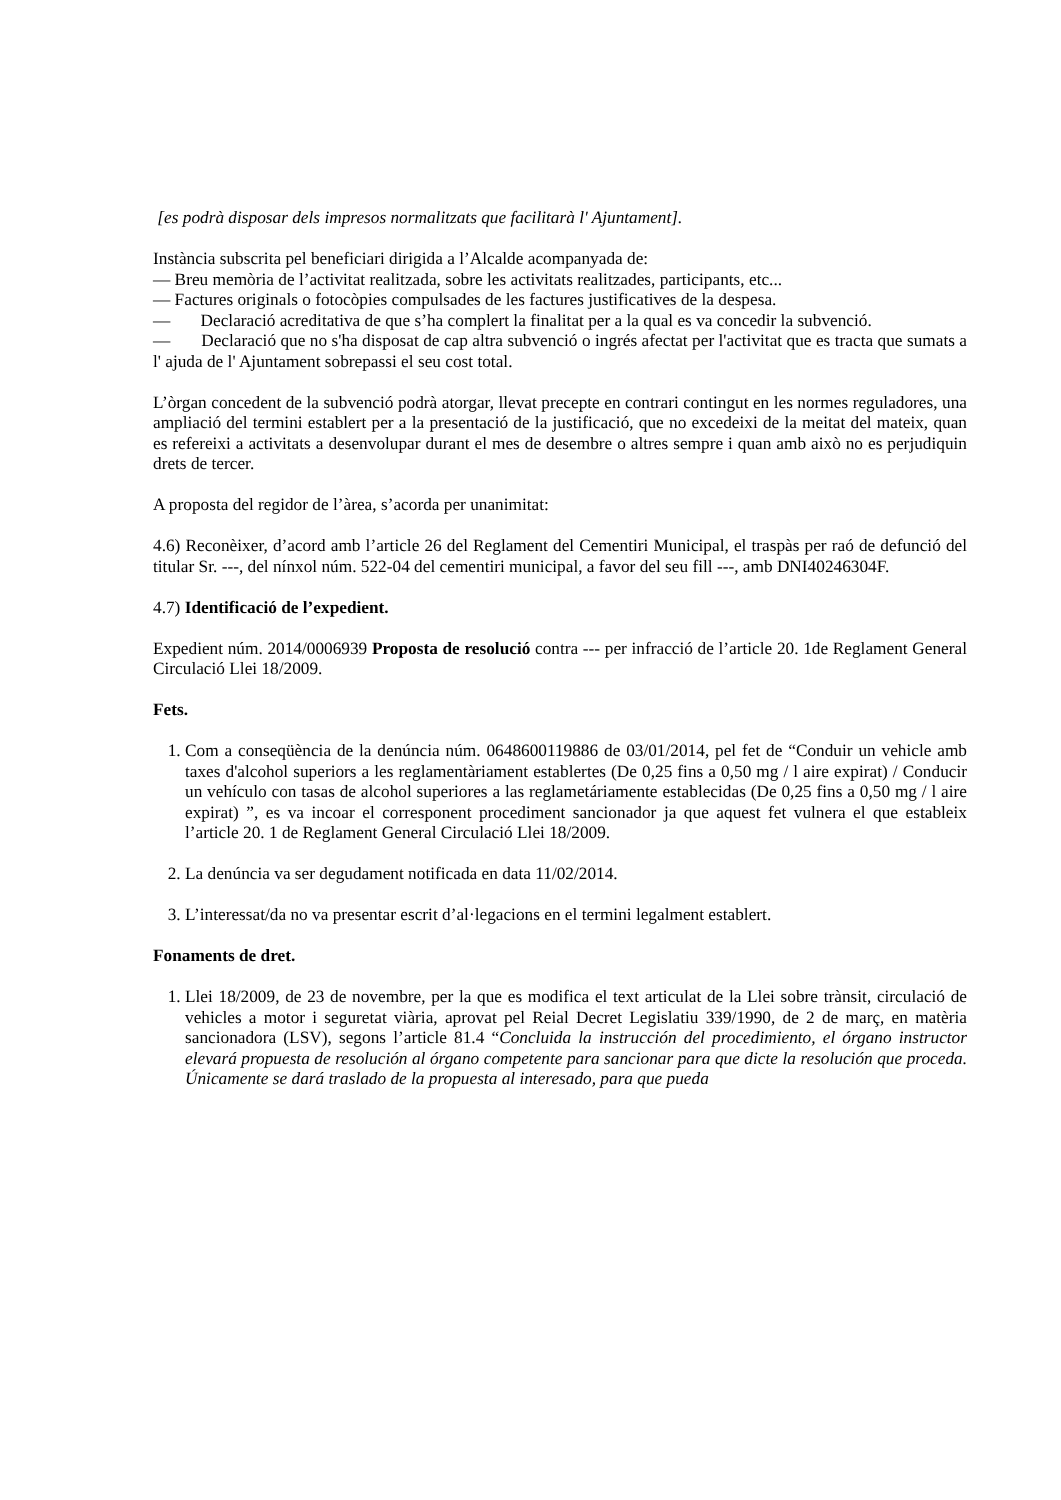[es podrà disposar dels impresos normalitzats que facilitarà l' Ajuntament].
Instància subscrita pel beneficiari dirigida a l’Alcalde acompanyada de:
— Breu memòria de l’activitat realitzada, sobre les activitats realitzades, participants, etc...
— Factures originals o fotocòpies compulsades de les factures justificatives de la despesa.
— Declaració acreditativa de que s’ha complert la finalitat per a la qual es va concedir la subvenció.
— Declaració que no s'ha disposat de cap altra subvenció o ingrés afectat per l'activitat que es tracta que sumats a l' ajuda de l' Ajuntament sobrepassi el seu cost total.
L’òrgan concedent de la subvenció podrà atorgar, llevat precepte en contrari contingut en les normes reguladores, una ampliació del termini establert per a la presentació de la justificació, que no excedeixi de la meitat del mateix, quan es refereixi a activitats a desenvolupar durant el mes de desembre o altres sempre i quan amb això no es perjudiquin drets de tercer.
A proposta del regidor de l’àrea, s’acorda per unanimitat:
4.6) Reconèixer, d’acord amb l’article 26 del Reglament del Cementiri Municipal, el traspàs per raó de defunció del titular Sr. ---, del nínxol núm. 522-04 del cementiri municipal, a favor del seu fill ---, amb DNI40246304F.
4.7) Identificació de l’expedient.
Expedient núm. 2014/0006939 Proposta de resolució contra --- per infracció de l’article 20. 1de Reglament General Circulació Llei 18/2009.
Fets.
1. Com a conseqüència de la denúncia núm. 0648600119886 de 03/01/2014, pel fet de “Conduir un vehicle amb taxes d'alcohol superiors a les reglamentàriament establertes (De 0,25 fins a 0,50 mg / l aire expirat) / Conducir un vehículo con tasas de alcohol superiores a las reglametáriamente establecidas (De 0,25 fins a 0,50 mg / l aire expirat) ”, es va incoar el corresponent procediment sancionador ja que aquest fet vulnera el que estableix l’article 20. 1 de Reglament General Circulació Llei 18/2009.
2. La denúncia va ser degudament notificada en data 11/02/2014.
3. L’interessat/da no va presentar escrit d’al·legacions en el termini legalment establert.
Fonaments de dret.
1. Llei 18/2009, de 23 de novembre, per la que es modifica el text articulat de la Llei sobre trànsit, circulació de vehicles a motor i seguretat viària, aprovat pel Reial Decret Legislatiu 339/1990, de 2 de març, en matèria sancionadora (LSV), segons l’article 81.4 “Concluida la instrucción del procedimiento, el órgano instructor elevará propuesta de resolución al órgano competente para sancionar para que dicte la resolución que proceda. Únicamente se dará traslado de la propuesta al interesado, para que pueda